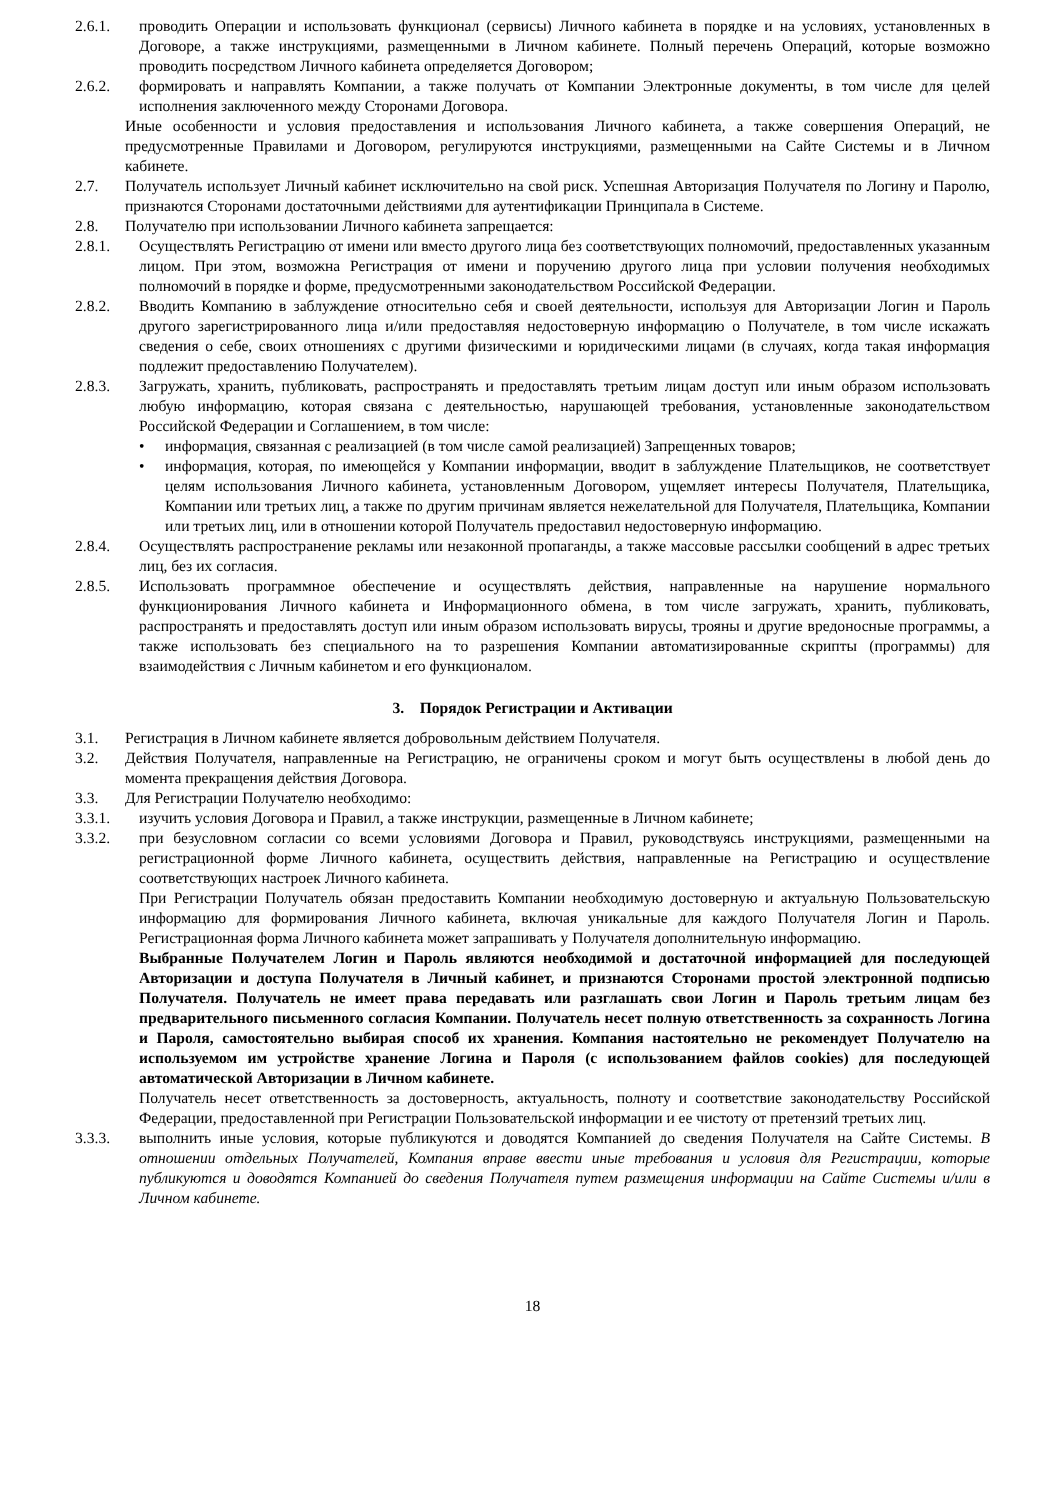2.6.1. проводить Операции и использовать функционал (сервисы) Личного кабинета в порядке и на условиях, установленных в Договоре, а также инструкциями, размещенными в Личном кабинете. Полный перечень Операций, которые возможно проводить посредством Личного кабинета определяется Договором;
2.6.2. формировать и направлять Компании, а также получать от Компании Электронные документы, в том числе для целей исполнения заключенного между Сторонами Договора.
Иные особенности и условия предоставления и использования Личного кабинета, а также совершения Операций, не предусмотренные Правилами и Договором, регулируются инструкциями, размещенными на Сайте Системы и в Личном кабинете.
2.7. Получатель использует Личный кабинет исключительно на свой риск. Успешная Авторизация Получателя по Логину и Паролю, признаются Сторонами достаточными действиями для аутентификации Принципала в Системе.
2.8. Получателю при использовании Личного кабинета запрещается:
2.8.1. Осуществлять Регистрацию от имени или вместо другого лица без соответствующих полномочий, предоставленных указанным лицом. При этом, возможна Регистрация от имени и поручению другого лица при условии получения необходимых полномочий в порядке и форме, предусмотренными законодательством Российской Федерации.
2.8.2. Вводить Компанию в заблуждение относительно себя и своей деятельности, используя для Авторизации Логин и Пароль другого зарегистрированного лица и/или предоставляя недостоверную информацию о Получателе, в том числе искажать сведения о себе, своих отношениях с другими физическими и юридическими лицами (в случаях, когда такая информация подлежит предоставлению Получателем).
2.8.3. Загружать, хранить, публиковать, распространять и предоставлять третьим лицам доступ или иным образом использовать любую информацию, которая связана с деятельностью, нарушающей требования, установленные законодательством Российской Федерации и Соглашением, в том числе:
• информация, связанная с реализацией (в том числе самой реализацией) Запрещенных товаров;
• информация, которая, по имеющейся у Компании информации, вводит в заблуждение Плательщиков, не соответствует целям использования Личного кабинета, установленным Договором, ущемляет интересы Получателя, Плательщика, Компании или третьих лиц, а также по другим причинам является нежелательной для Получателя, Плательщика, Компании или третьих лиц, или в отношении которой Получатель предоставил недостоверную информацию.
2.8.4. Осуществлять распространение рекламы или незаконной пропаганды, а также массовые рассылки сообщений в адрес третьих лиц, без их согласия.
2.8.5. Использовать программное обеспечение и осуществлять действия, направленные на нарушение нормального функционирования Личного кабинета и Информационного обмена, в том числе загружать, хранить, публиковать, распространять и предоставлять доступ или иным образом использовать вирусы, трояны и другие вредоносные программы, а также использовать без специального на то разрешения Компании автоматизированные скрипты (программы) для взаимодействия с Личным кабинетом и его функционалом.
3. Порядок Регистрации и Активации
3.1. Регистрация в Личном кабинете является добровольным действием Получателя.
3.2. Действия Получателя, направленные на Регистрацию, не ограничены сроком и могут быть осуществлены в любой день до момента прекращения действия Договора.
3.3. Для Регистрации Получателю необходимо:
3.3.1. изучить условия Договора и Правил, а также инструкции, размещенные в Личном кабинете;
3.3.2. при безусловном согласии со всеми условиями Договора и Правил, руководствуясь инструкциями, размещенными на регистрационной форме Личного кабинета, осуществить действия, направленные на Регистрацию и осуществление соответствующих настроек Личного кабинета.
При Регистрации Получатель обязан предоставить Компании необходимую достоверную и актуальную Пользовательскую информацию для формирования Личного кабинета, включая уникальные для каждого Получателя Логин и Пароль. Регистрационная форма Личного кабинета может запрашивать у Получателя дополнительную информацию.
Выбранные Получателем Логин и Пароль являются необходимой и достаточной информацией для последующей Авторизации и доступа Получателя в Личный кабинет, и признаются Сторонами простой электронной подписью Получателя. Получатель не имеет права передавать или разглашать свои Логин и Пароль третьим лицам без предварительного письменного согласия Компании. Получатель несет полную ответственность за сохранность Логина и Пароля, самостоятельно выбирая способ их хранения. Компания настоятельно не рекомендует Получателю на используемом им устройстве хранение Логина и Пароля (с использованием файлов cookies) для последующей автоматической Авторизации в Личном кабинете.
Получатель несет ответственность за достоверность, актуальность, полноту и соответствие законодательству Российской Федерации, предоставленной при Регистрации Пользовательской информации и ее чистоту от претензий третьих лиц.
3.3.3. выполнить иные условия, которые публикуются и доводятся Компанией до сведения Получателя на Сайте Системы. В отношении отдельных Получателей, Компания вправе ввести иные требования и условия для Регистрации, которые публикуются и доводятся Компанией до сведения Получателя путем размещения информации на Сайте Системы и/или в Личном кабинете.
18